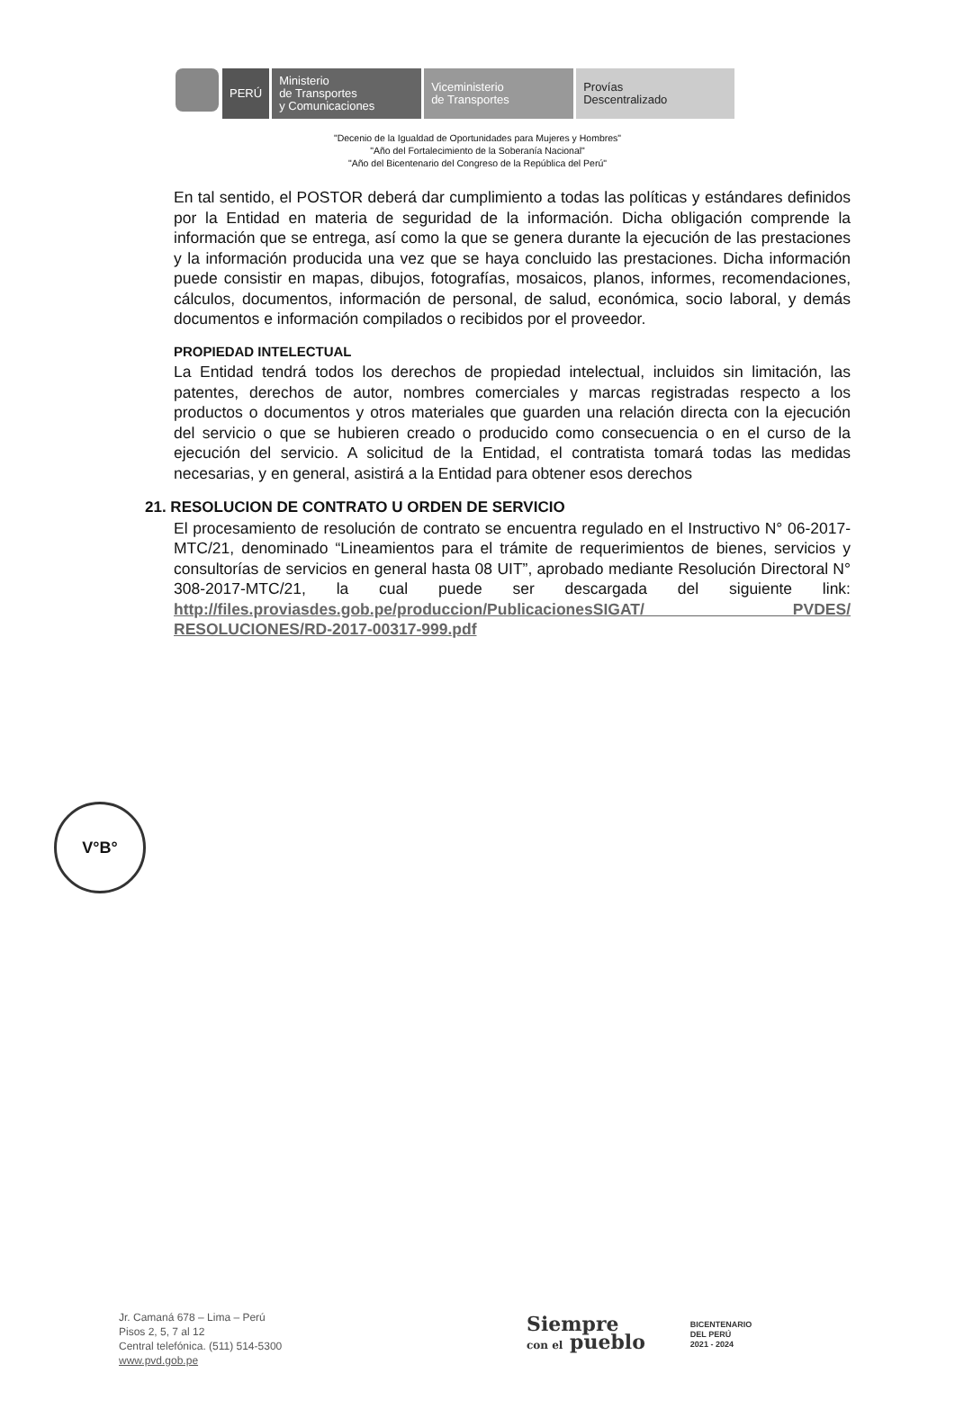PERÚ Ministerio
de Transportes
y Comunicaciones
Viceministerio
de Transportes
Provías
Descentralizado
"Decenio de la Igualdad de Oportunidades para Mujeres y Hombres"
"Año del Fortalecimiento de la Soberanía Nacional"
"Año del Bicentenario del Congreso de la República del Perú"
En tal sentido, el POSTOR deberá dar cumplimiento a todas las políticas y estándares definidos por la Entidad en materia de seguridad de la información. Dicha obligación comprende la información que se entrega, así como la que se genera durante la ejecución de las prestaciones y la información producida una vez que se haya concluido las prestaciones. Dicha información puede consistir en mapas, dibujos, fotografías, mosaicos, planos, informes, recomendaciones, cálculos, documentos, información de personal, de salud, económica, socio laboral, y demás documentos e información compilados o recibidos por el proveedor.
PROPIEDAD INTELECTUAL
La Entidad tendrá todos los derechos de propiedad intelectual, incluidos sin limitación, las patentes, derechos de autor, nombres comerciales y marcas registradas respecto a los productos o documentos y otros materiales que guarden una relación directa con la ejecución del servicio o que se hubieren creado o producido como consecuencia o en el curso de la ejecución del servicio. A solicitud de la Entidad, el contratista tomará todas las medidas necesarias, y en general, asistirá a la Entidad para obtener esos derechos
21. RESOLUCION DE CONTRATO U ORDEN DE SERVICIO
El procesamiento de resolución de contrato se encuentra regulado en el Instructivo N° 06-2017-MTC/21, denominado “Lineamientos para el trámite de requerimientos de bienes, servicios y consultorías de servicios en general hasta 08 UIT”, aprobado mediante Resolución Directoral N° 308-2017-MTC/21, la cual puede ser descargada del siguiente link: http://files.proviasdes.gob.pe/produccion/PublicacionesSIGAT/ PVDES/ RESOLUCIONES/RD-2017-00317-999.pdf
V°B°
Jr. Camaná 678 – Lima – Perú
Pisos 2, 5, 7 al 12
Central telefónica. (511) 514-5300
www.pvd.gob.pe
Siempre
con el pueblo
BICENTENARIO
DEL PERÚ
2021 - 2024